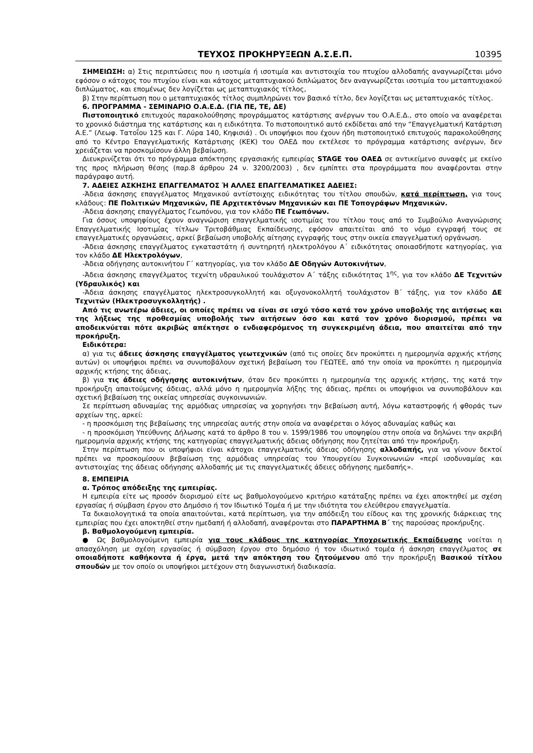ΤΕΥΧΟΣ ΠΡΟΚΗΡΥΞΕΩΝ Α.Σ.Ε.Π. 10395
ΣΗΜΕΙΩΣΗ: α) Στις περιπτώσεις που η ισοτιμία ή ισοτιμία και αντιστοιχία του πτυχίου αλλοδαπής αναγνωρίζεται μόνο εφόσον ο κάτοχος του πτυχίου είναι και κάτοχος μεταπτυχιακού διπλώματος δεν αναγνωρίζεται ισοτιμία του μεταπτυχιακού διπλώματος, και επομένως δεν λογίζεται ως μεταπτυχιακός τίτλος,
β) Στην περίπτωση που ο μεταπτυχιακός τίτλος συμπληρώνει τον βασικό τίτλο, δεν λογίζεται ως μεταπτυχιακός τίτλος.
6. ΠΡΟΓΡΑΜΜΑ - ΣΕΜΙΝΑΡΙΟ Ο.Α.Ε.Δ. (ΓΙΑ ΠΕ, ΤΕ, ΔΕ)
Πιστοποιητικό επιτυχούς παρακολούθησης προγράμματος κατάρτισης ανέργων του Ο.Α.Ε.Δ., στο οποίο να αναφέρεται το χρονικό διάστημα της κατάρτισης και η ειδικότητα. Το πιστοποιητικό αυτό εκδίδεται από την “Επαγγελματική Κατάρτιση Α.Ε.” (Λεωφ. Τατοΐου 125 και Γ. Λύρα 140, Κηφισιά) . Οι υποψήφιοι που έχουν ήδη πιστοποιητικό επιτυχούς παρακολούθησης από το Κέντρο Επαγγελματικής Κατάρτισης (ΚΕΚ) του ΟΑΕΔ που εκτέλεσε το πρόγραμμα κατάρτισης ανέργων, δεν χρειάζεται να προσκομίσουν άλλη βεβαίωση.
Διευκρινίζεται ότι το πρόγραμμα απόκτησης εργασιακής εμπειρίας STAGE του ΟΑΕΔ σε αντικείμενο συναφές με εκείνο της προς πλήρωση θέσης (παρ.8 άρθρου 24 ν. 3200/2003) , δεν εμπίπτει στα προγράμματα που αναφέρονται στην παράγραφο αυτή.
7. ΑΔΕΙΕΣ ΑΣΚΗΣΗΣ ΕΠΑΓΓΕΛΜΑΤΟΣ Ή ΑΛΛΕΣ ΕΠΑΓΓΕΛΜΑΤΙΚΕΣ ΑΔΕΙΕΣ:
-Άδεια άσκησης επαγγέλματος Μηχανικού αντίστοιχης ειδικότητας του τίτλου σπουδών, κατά περίπτωση, για τους κλάδους: ΠΕ Πολιτικών Μηχανικών, ΠΕ Αρχιτεκτόνων Μηχανικών και ΠΕ Τοπογράφων Μηχανικών.
-Άδεια άσκησης επαγγέλματος Γεωπόνου, για τον κλάδο ΠΕ Γεωπόνων.
Για όσους υποψηφίους έχουν αναγνώριση επαγγελματικής ισοτιμίας του τίτλου τους από το Συμβούλιο Αναγνώρισης Επαγγελματικής Ισοτιμίας τίτλων Τριτοβάθμιας Εκπαίδευσης, εφόσον απαιτείται από το νόμο εγγραφή τους σε επαγγελματικές οργανώσεις, αρκεί βεβαίωση υποβολής αίτησης εγγραφής τους στην οικεία επαγγελματική οργάνωση.
-Άδεια άσκησης επαγγέλματος εγκαταστάτη ή συντηρητή ηλεκτρολόγου Α΄ ειδικότητας οποιασδήποτε κατηγορίας, για τον κλάδο ΔΕ Ηλεκτρολόγων,
-Άδεια οδήγησης αυτοκινήτου Γ΄ κατηγορίας, για τον κλάδο ΔΕ Οδηγών Αυτοκινήτων,
-Άδεια άσκησης επαγγέλματος τεχνίτη υδραυλικού τουλάχιστον Α΄ τάξης ειδικότητας 1<sup>ης</sup>, για τον κλάδο ΔΕ Τεχνιτών (Υδραυλικός) και
-Άδεια άσκησης επαγγέλματος ηλεκτροσυγκολλητή και οξυγονοκολλητή τουλάχιστον Β΄ τάξης, για τον κλάδο ΔΕ Τεχνιτών (Ηλεκτροσυγκολλητής) .
Από τις ανωτέρω άδειες, οι οποίες πρέπει να είναι σε ισχύ τόσο κατά τον χρόνο υποβολής της αιτήσεως και της λήξεως της προθεσμίας υποβολής των αιτήσεων όσο και κατά τον χρόνο διορισμού, πρέπει να αποδεικνύεται πότε ακριβώς απέκτησε ο ενδιαφερόμενος τη συγκεκριμένη άδεια, που απαιτείται από την προκήρυξη.
Ειδικότερα:
α) για τις άδειες άσκησης επαγγέλματος γεωτεχνικών (από τις οποίες δεν προκύπτει η ημερομηνία αρχικής κτήσης αυτών) οι υποψήφιοι πρέπει να συνυποβάλουν σχετική βεβαίωση του ΓΕΩΤΕΕ, από την οποία να προκύπτει η ημερομηνία αρχικής κτήσης της άδειας,
β) για τις άδειες οδήγησης αυτοκινήτων, όταν δεν προκύπτει η ημερομηνία της αρχικής κτήσης, της κατά την προκήρυξη απαιτούμενης άδειας, αλλά μόνο η ημερομηνία λήξης της άδειας, πρέπει οι υποψήφιοι να συνυποβάλουν και σχετική βεβαίωση της οικείας υπηρεσίας συγκοινωνιών.
Σε περίπτωση αδυναμίας της αρμόδιας υπηρεσίας να χορηγήσει την βεβαίωση αυτή, λόγω καταστροφής ή φθοράς των αρχείων της, αρκεί:
- η προσκόμιση της βεβαίωσης της υπηρεσίας αυτής στην οποία να αναφέρεται ο λόγος αδυναμίας καθώς και
- η προσκόμιση Υπεύθυνης Δήλωσης κατά το άρθρο 8 του ν. 1599/1986 του υποψηφίου στην οποία να δηλώνει την ακριβή ημερομηνία αρχικής κτήσης της κατηγορίας επαγγελματικής άδειας οδήγησης που ζητείται από την προκήρυξη.
Στην περίπτωση που οι υποψήφιοι είναι κάτοχοι επαγγελματικής άδειας οδήγησης αλλοδαπής, για να γίνουν δεκτοί πρέπει να προσκομίσουν βεβαίωση της αρμόδιας υπηρεσίας του Υπουργείου Συγκοινωνιών «περί ισοδυναμίας και αντιστοιχίας της άδειας οδήγησης αλλοδαπής με τις επαγγελματικές άδειες οδήγησης ημεδαπής».
8. ΕΜΠΕΙΡΙΑ
α. Τρόπος απόδειξης της εμπειρίας.
Η εμπειρία είτε ως προσόν διορισμού είτε ως βαθμολογούμενο κριτήριο κατάταξης πρέπει να έχει αποκτηθεί με σχέση εργασίας ή σύμβαση έργου στο Δημόσιο ή τον Ιδιωτικό Τομέα ή με την ιδιότητα του ελεύθερου επαγγελματία.
Τα δικαιολογητικά τα οποία απαιτούνται, κατά περίπτωση, για την απόδειξη του είδους και της χρονικής διάρκειας της εμπειρίας που έχει αποκτηθεί στην ημεδαπή ή αλλοδαπή, αναφέρονται στο ΠΑΡΑΡΤΗΜΑ Β΄ της παρούσας προκήρυξης.
β. Βαθμολογούμενη εμπειρία.
● Ως βαθμολογούμενη εμπειρία για τους κλάδους της κατηγορίας Υποχρεωτικής Εκπαίδευσης νοείται η απασχόληση με σχέση εργασίας ή σύμβαση έργου στο δημόσιο ή τον ιδιωτικό τομέα ή άσκηση επαγγέλματος σε οποιαδήποτε καθήκοντα ή έργα, μετά την απόκτηση του ζητούμενου από την προκήρυξη Βασικού τίτλου σπουδών με τον οποίο οι υποψήφιοι μετέχουν στη διαγωνιστική διαδικασία.